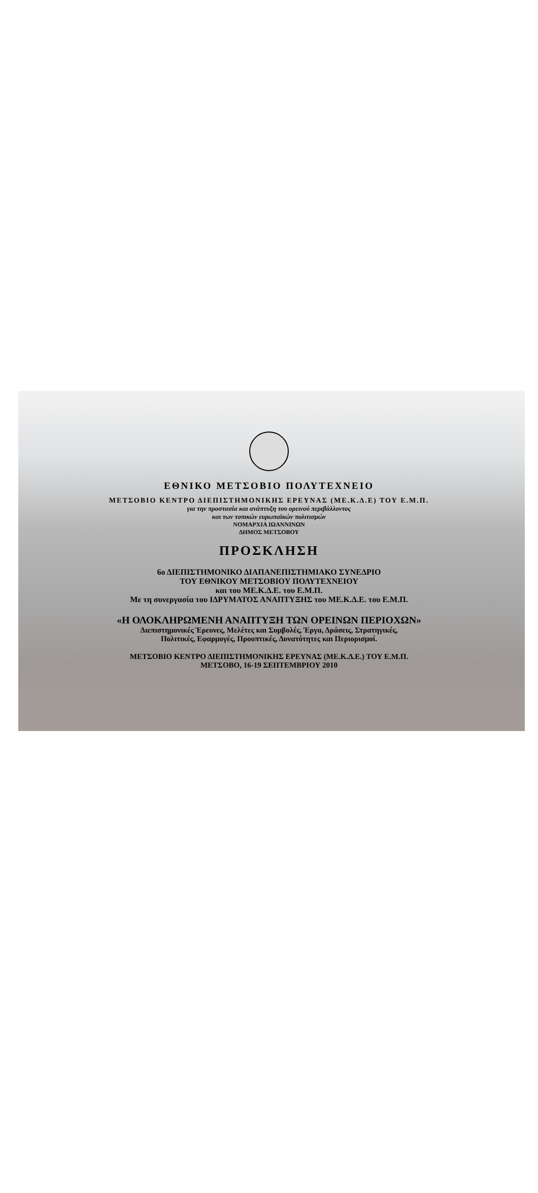ΕΘΝΙΚΟ ΜΕΤΣΟΒΙΟ ΠΟΛΥΤΕΧΝΕΙΟ
ΜΕΤΣΟΒΙΟ ΚΕΝΤΡΟ ΔΙΕΠΙΣΤΗΜΟΝΙΚΗΣ ΕΡΕΥΝΑΣ (ΜΕ.Κ.Δ.Ε) ΤΟΥ Ε.Μ.Π.
για την προστασία και ανάπτυξη του ορεινού περιβάλλοντος
και των τοπικών ευρωπαϊκών πολιτισμών
ΝΟΜΑΡΧΙΑ ΙΩΑΝΝΙΝΩΝ
ΔΗΜΟΣ ΜΕΤΣΟΒΟΥ
ΠΡΟΣΚΛΗΣΗ
6ο ΔΙΕΠΙΣΤΗΜΟΝΙΚΟ ΔΙΑΠΑΝΕΠΙΣΤΗΜΙΑΚΟ ΣΥΝΕΔΡΙΟ
ΤΟΥ ΕΘΝΙΚΟΥ ΜΕΤΣΟΒΙΟΥ ΠΟΛΥΤΕΧΝΕΙΟΥ
και του ΜΕ.Κ.Δ.Ε. του Ε.Μ.Π.
Με τη συνεργασία του ΙΔΡΥΜΑΤΟΣ ΑΝΑΠΤΥΞΗΣ του ΜΕ.Κ.Δ.Ε. του Ε.Μ.Π.
«Η ΟΛΟΚΛΗΡΩΜΕΝΗ ΑΝΑΠΤΥΞΗ ΤΩΝ ΟΡΕΙΝΩΝ ΠΕΡΙΟΧΩΝ»
Διεπιστημονικές Έρευνες, Μελέτες και Συμβολές, Έργα, Δράσεις, Στρατηγικές,
Πολιτικές, Εφαρμογές, Προοπτικές, Δυνατότητες και Περιορισμοί.
ΜΕΤΣΟΒΙΟ ΚΕΝΤΡΟ ΔΙΕΠΙΣΤΗΜΟΝΙΚΗΣ ΕΡΕΥΝΑΣ (ΜΕ.Κ.Δ.Ε.) ΤΟΥ Ε.Μ.Π.
ΜΕΤΣΟΒΟ, 16-19 ΣΕΠΤΕΜΒΡΙΟΥ 2010